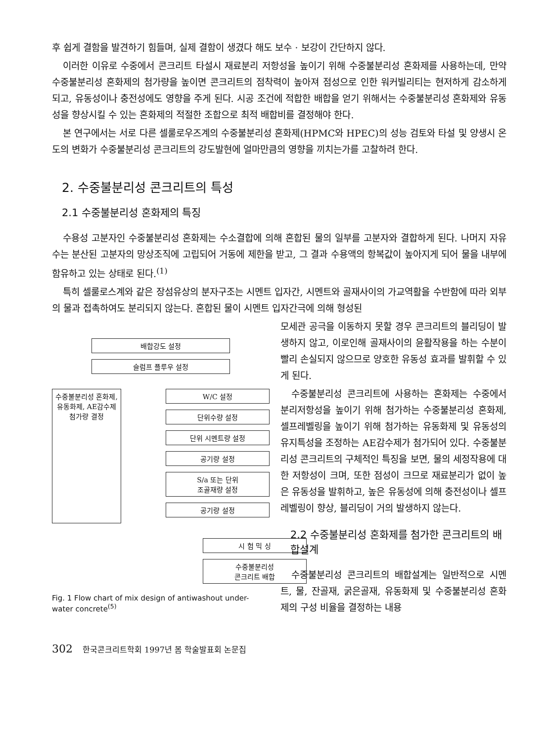후 쉽게 결함을 발견하기 힘들며, 실제 결함이 생겼다 해도 보수 · 보강이 간단하지 않다.
이러한 이유로 수중에서 콘크리트 타설시 재료분리 저항성을 높이기 위해 수중불분리성 혼화제를 사용하는데, 만약 수중불분리성 혼화제의 첨가량을 높이면 콘크리트의 점착력이 높아져 점성으로 인한 워커빌리티는 현저하게 감소하게 되고, 유동성이나 충전성에도 영향을 주게 된다. 시공 조건에 적합한 배합을 얻기 위해서는 수중불분리성 혼화제와 유동성을 향상시킬 수 있는 혼화제의 적절한 조합으로 최적 배합비를 결정해야 한다.
본 연구에서는 서로 다른 셀룰로우즈계의 수중불분리성 혼화제(HPMC와 HPEC)의 성능 검토와 타설 및 양생시 온도의 변화가 수중불분리성 콘크리트의 강도발현에 얼마만큼의 영향을 끼치는가를 고찰하려 한다.
2. 수중불분리성 콘크리트의 특성
2.1 수중불분리성 혼화제의 특징
수용성 고분자인 수중불분리성 혼화제는 수소결합에 의해 혼합된 물의 일부를 고분자와 결합하게 된다. 나머지 자유수는 분산된 고분자의 망상조직에 고립되어 거동에 제한을 받고, 그 결과 수용액의 항복값이 높아지게 되어 물을 내부에 함유하고 있는 상태로 된다.<sup>(1)</sup>
특히 셀룰로스계와 같은 장섬유상의 분자구조는 시멘트 입자간, 시멘트와 골재사이의 가교역활을 수반함에 따라 외부의 물과 접촉하여도 분리되지 않는다. 혼합된 물이 시멘트 입자간극에 의해 형성된
배합강도 설정
슬럼프 플루우 설정
수중불분리성 혼화제,
유동화제, AE감수제
첨가량 결정
W/C 설정
단위수량 설정
단위 시멘트량 설정
공기량 설정
S/a 또는 단위
조골재량 설정
공기량 설정
시 험 믹 싱
수중불분리성
콘크리트 배합
Fig. 1 Flow chart of mix design of antiwashout under-water concrete<sup>(5)</sup>
모세관 공극을 이동하지 못할 경우 콘크리트의 블리딩이 발생하지 않고, 이로인해 골재사이의 윤활작용을 하는 수분이 빨리 손실되지 않으므로 양호한 유동성 효과를 발휘할 수 있게 된다.
수중불분리성 콘크리트에 사용하는 혼화제는 수중에서 분리저항성을 높이기 위해 첨가하는 수중불분리성 혼화제, 셀프레벨링을 높이기 위해 첨가하는 유동화제 및 유동성의 유지특성을 조정하는 AE감수제가 첨가되어 있다. 수중불분리성 콘크리트의 구체적인 특징을 보면, 물의 세정작용에 대한 저항성이 크며, 또한 점성이 크므로 재료분리가 없이 높은 유동성을 발휘하고, 높은 유동성에 의해 충전성이나 셀프 레벨링이 향상, 블리딩이 거의 발생하지 않는다.
2.2 수중불분리성 혼화제를 첨가한 콘크리트의 배합설계
수중불분리성 콘크리트의 배합설계는 일반적으로 시멘트, 물, 잔골재, 굵은골재, 유동화제 및 수중불분리성 혼화제의 구성 비율을 결정하는 내용
302 한국콘크리트학회 1997년 봄 학술발표회 논문집